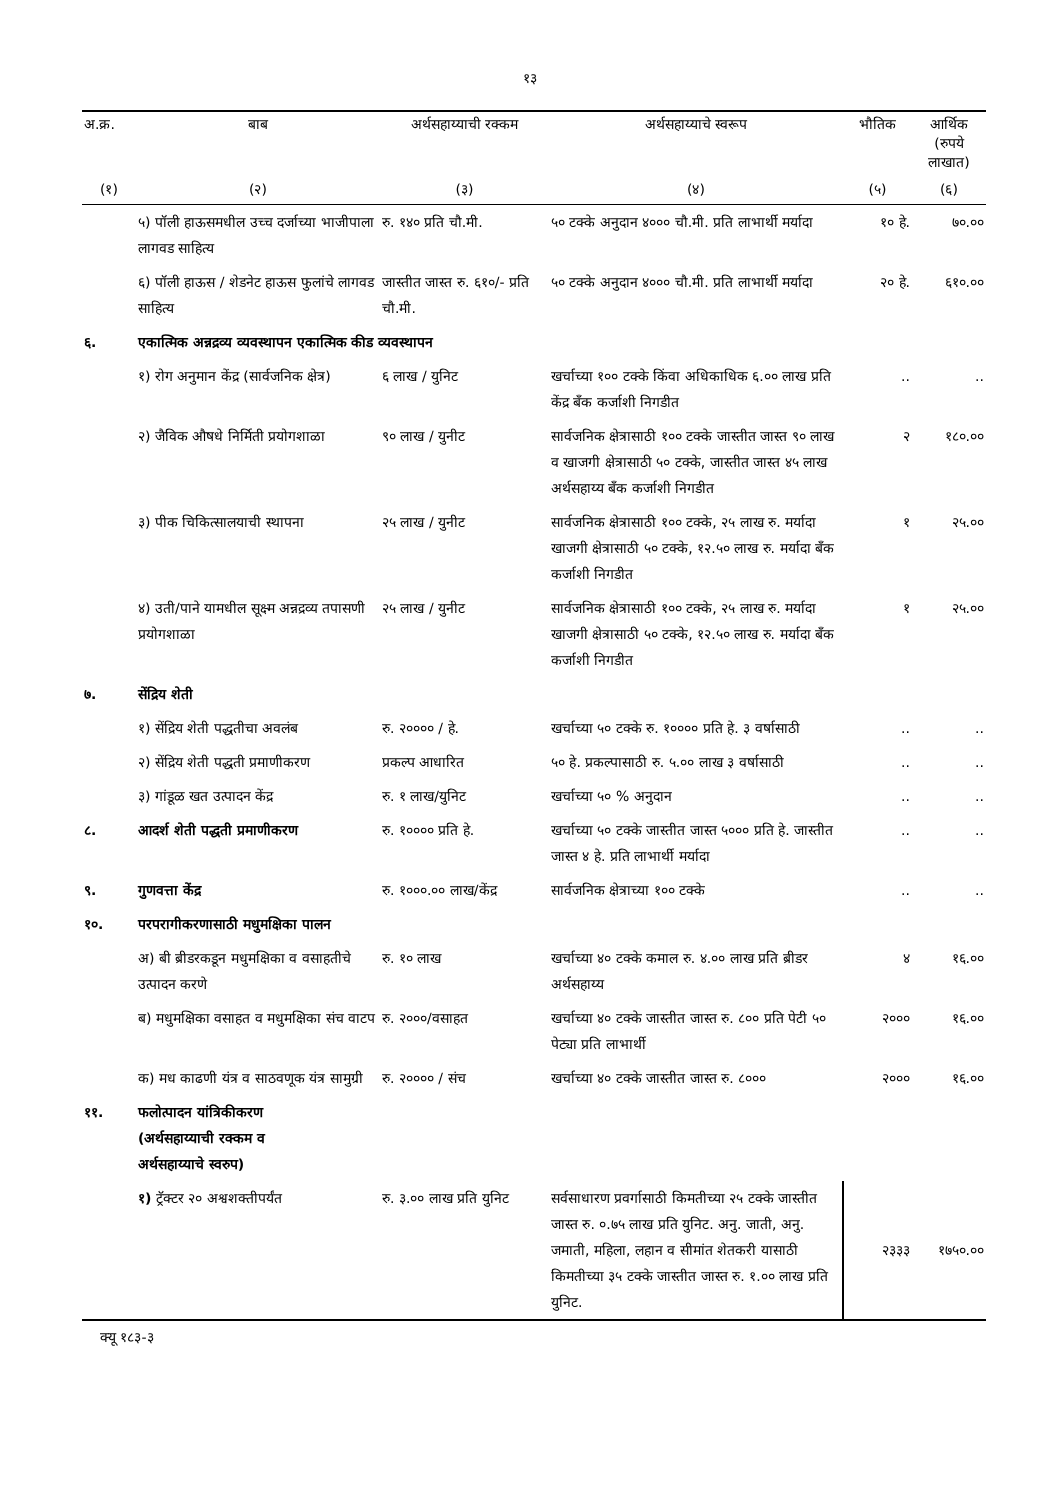१३
| अ.क्र. | बाब | अर्थसहाय्याची रक्कम | अर्थसहाय्याचे स्वरूप | भौतिक | आर्थिक (रुपये लाखात) |
| --- | --- | --- | --- | --- | --- |
| (१) | (२) | (३) | (४) | (५) | (६) |
| | ५) पॉली हाऊसमधील उच्च दर्जाच्या भाजीपाला लागवड साहित्य | रु. १४० प्रति चौ.मी. | ५० टक्के अनुदान ४००० चौ.मी. प्रति लाभार्थी मर्यादा | १० हे. | ७०.०० |
| | ६) पॉली हाऊस / शेडनेट हाऊस फुलांचे लागवड साहित्य | जास्तीत जास्त रु. ६१०/- प्रति चौ.मी. | ५० टक्के अनुदान ४००० चौ.मी. प्रति लाभार्थी मर्यादा | २० हे. | ६१०.०० |
| ६. | एकात्मिक अन्नद्रव्य व्यवस्थापन एकात्मिक कीड व्यवस्थापन | | | | |
| | १) रोग अनुमान केंद्र (सार्वजनिक क्षेत्र) | ६ लाख / युनिट | खर्चाच्या १०० टक्के किंवा अधिकाधिक ६.०० लाख प्रति केंद्र बँक कर्जाशी निगडीत | .. | .. |
| | २) जैविक औषधे निर्मिती प्रयोगशाळा | ९० लाख / युनीट | सार्वजनिक क्षेत्रासाठी १०० टक्के जास्तीत जास्त ९० लाख व खाजगी क्षेत्रासाठी ५० टक्के, जास्तीत जास्त ४५ लाख अर्थसहाय्य बँक कर्जाशी निगडीत | २ | १८०.०० |
| | ३) पीक चिकित्सालयाची स्थापना | २५ लाख / युनीट | सार्वजनिक क्षेत्रासाठी १०० टक्के, २५ लाख रु. मर्यादा खाजगी क्षेत्रासाठी ५० टक्के, १२.५० लाख रु. मर्यादा बँक कर्जाशी निगडीत | १ | २५.०० |
| | ४) उती/पाने यामधील सूक्ष्म अन्नद्रव्य तपासणी प्रयोगशाळा | २५ लाख / युनीट | सार्वजनिक क्षेत्रासाठी १०० टक्के, २५ लाख रु. मर्यादा खाजगी क्षेत्रासाठी ५० टक्के, १२.५० लाख रु. मर्यादा बँक कर्जाशी निगडीत | १ | २५.०० |
| ७. | सेंद्रिय शेती | | | | |
| | १) सेंद्रिय शेती पद्धतीचा अवलंब | रु. २०००० / हे. | खर्चाच्या ५० टक्के रु. १०००० प्रति हे. ३ वर्षासाठी | .. | .. |
| | २) सेंद्रिय शेती पद्धती प्रमाणीकरण | प्रकल्प आधारित | ५० हे. प्रकल्पासाठी रु. ५.०० लाख ३ वर्षासाठी | .. | .. |
| | ३) गांडूळ खत उत्पादन केंद्र | रु. १ लाख/युनिट | खर्चाच्या ५० % अनुदान | .. | .. |
| ८. | आदर्श शेती पद्धती प्रमाणीकरण | रु. १०००० प्रति हे. | खर्चाच्या ५० टक्के जास्तीत जास्त ५००० प्रति हे. जास्तीत जास्त ४ हे. प्रति लाभार्थी मर्यादा | .. | .. |
| ९. | गुणवत्ता केंद्र | रु. १०००.०० लाख/केंद्र | सार्वजनिक क्षेत्राच्या १०० टक्के | .. | .. |
| १०. | परपरागीकरणासाठी मधुमक्षिका पालन | | | | |
| | अ) बी ब्रीडरकडून मधुमक्षिका व वसाहतीचे उत्पादन करणे | रु. १० लाख | खर्चाच्या ४० टक्के कमाल रु. ४.०० लाख प्रति ब्रीडर अर्थसहाय्य | ४ | १६.०० |
| | ब) मधुमक्षिका वसाहत व मधुमक्षिका संच वाटप | रु. २०००/वसाहत | खर्चाच्या ४० टक्के जास्तीत जास्त रु. ८०० प्रति पेटी ५० पेट्या प्रति लाभार्थी | २००० | १६.०० |
| | क) मध काढणी यंत्र व साठवणूक यंत्र सामुग्री | रु. २०००० / संच | खर्चाच्या ४० टक्के जास्तीत जास्त रु. ८००० | २००० | १६.०० |
| ११. | फलोत्पादन यांत्रिकीकरण (अर्थसहाय्याची रक्कम व अर्थसहाय्याचे स्वरुप) | | | | |
| | १) ट्रॅक्टर २० अश्वशक्तीपर्यंत | रु. ३.०० लाख प्रति युनिट | सर्वसाधारण प्रवर्गासाठी किमतीच्या २५ टक्के जास्तीत जास्त रु. ०.७५ लाख प्रति युनिट. अनु. जाती, अनु. जमाती, महिला, लहान व सीमांत शेतकरी यासाठी किमतीच्या ३५ टक्के जास्तीत जास्त रु. १.०० लाख प्रति युनिट. | २३३३ | १७५०.०० |
क्यू १८३-३